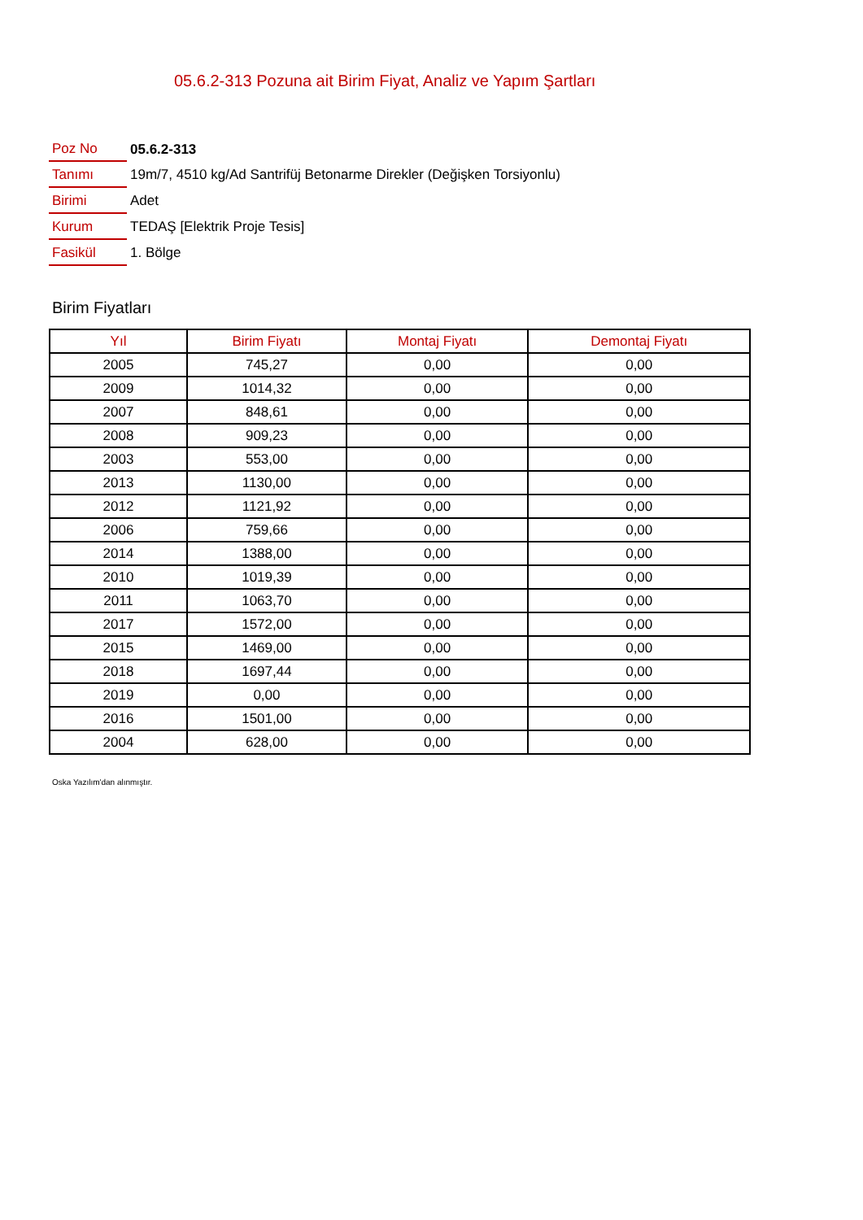05.6.2-313 Pozuna ait Birim Fiyat, Analiz ve Yapım Şartları
| Poz No | 05.6.2-313 |
| Tanımı | 19m/7, 4510 kg/Ad Santrifüj Betonarme Direkler (Değişken Torsiyonlu) |
| Birimi | Adet |
| Kurum | TEDAŞ [Elektrik Proje Tesis] |
| Fasikül | 1. Bölge |
Birim Fiyatları
| Yıl | Birim Fiyatı | Montaj Fiyatı | Demontaj Fiyatı |
| --- | --- | --- | --- |
| 2005 | 745,27 | 0,00 | 0,00 |
| 2009 | 1014,32 | 0,00 | 0,00 |
| 2007 | 848,61 | 0,00 | 0,00 |
| 2008 | 909,23 | 0,00 | 0,00 |
| 2003 | 553,00 | 0,00 | 0,00 |
| 2013 | 1130,00 | 0,00 | 0,00 |
| 2012 | 1121,92 | 0,00 | 0,00 |
| 2006 | 759,66 | 0,00 | 0,00 |
| 2014 | 1388,00 | 0,00 | 0,00 |
| 2010 | 1019,39 | 0,00 | 0,00 |
| 2011 | 1063,70 | 0,00 | 0,00 |
| 2017 | 1572,00 | 0,00 | 0,00 |
| 2015 | 1469,00 | 0,00 | 0,00 |
| 2018 | 1697,44 | 0,00 | 0,00 |
| 2019 | 0,00 | 0,00 | 0,00 |
| 2016 | 1501,00 | 0,00 | 0,00 |
| 2004 | 628,00 | 0,00 | 0,00 |
Oska Yazılım'dan alınmıştır.